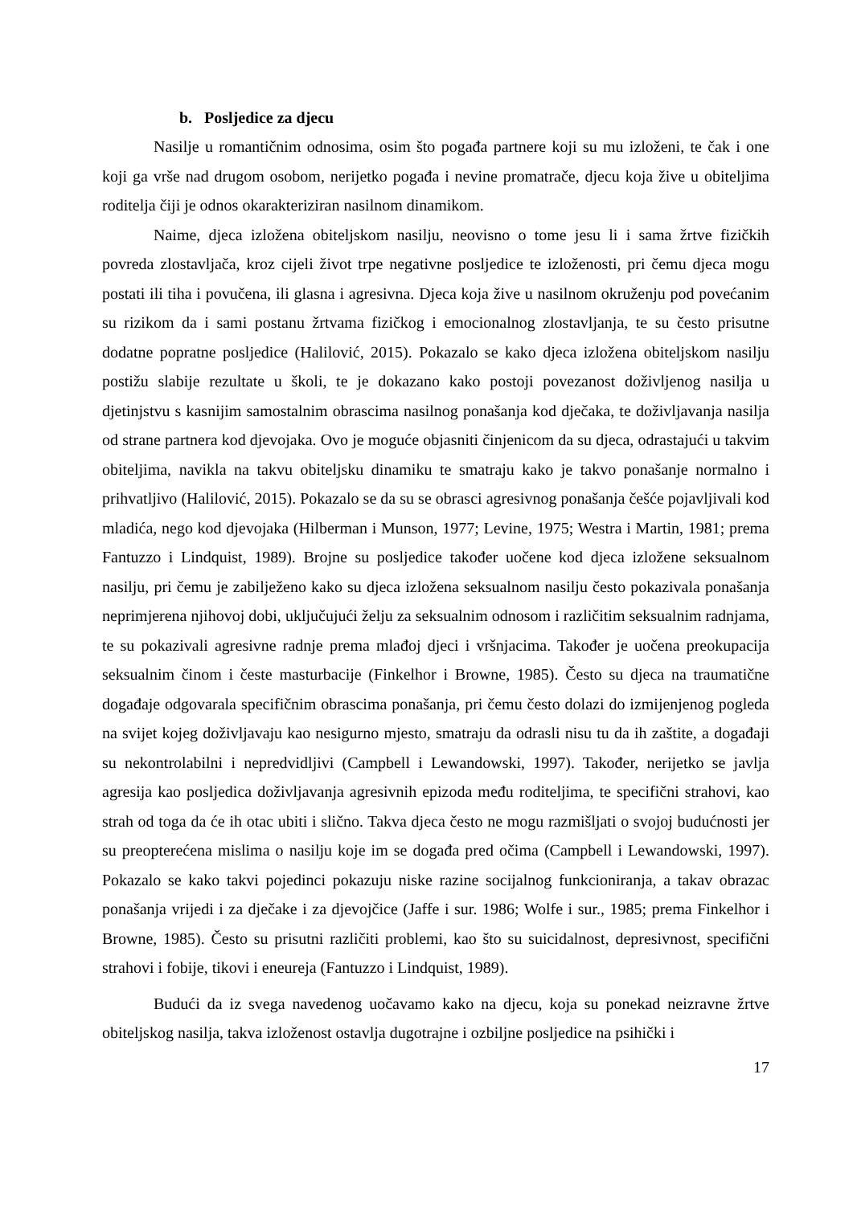b. Posljedice za djecu
Nasilje u romantičnim odnosima, osim što pogađa partnere koji su mu izloženi, te čak i one koji ga vrše nad drugom osobom, nerijetko pogađa i nevine promatrače, djecu koja žive u obiteljima roditelja čiji je odnos okarakteriziran nasilnom dinamikom.
Naime, djeca izložena obiteljskom nasilju, neovisno o tome jesu li i sama žrtve fizičkih povreda zlostavljača, kroz cijeli život trpe negativne posljedice te izloženosti, pri čemu djeca mogu postati ili tiha i povučena, ili glasna i agresivna. Djeca koja žive u nasilnom okruženju pod povećanim su rizikom da i sami postanu žrtvama fizičkog i emocionalnog zlostavljanja, te su često prisutne dodatne popratne posljedice (Halilović, 2015). Pokazalo se kako djeca izložena obiteljskom nasilju postižu slabije rezultate u školi, te je dokazano kako postoji povezanost doživljenog nasilja u djetinjstvu s kasnijim samostalnim obrascima nasilnog ponašanja kod dječaka, te doživljavanja nasilja od strane partnera kod djevojaka. Ovo je moguće objasniti činjenicom da su djeca, odrastajući u takvim obiteljima, navikla na takvu obiteljsku dinamiku te smatraju kako je takvo ponašanje normalno i prihvatljivo (Halilović, 2015). Pokazalo se da su se obrasci agresivnog ponašanja češće pojavljivali kod mladića, nego kod djevojaka (Hilberman i Munson, 1977; Levine, 1975; Westra i Martin, 1981; prema Fantuzzo i Lindquist, 1989). Brojne su posljedice također uočene kod djeca izložene seksualnom nasilju, pri čemu je zabilježeno kako su djeca izložena seksualnom nasilju često pokazivala ponašanja neprimjerena njihovoj dobi, uključujući želju za seksualnim odnosom i različitim seksualnim radnjama, te su pokazivali agresivne radnje prema mlađoj djeci i vršnjacima. Također je uočena preokupacija seksualnim činom i česte masturbacije (Finkelhor i Browne, 1985). Često su djeca na traumatične događaje odgovarala specifičnim obrascima ponašanja, pri čemu često dolazi do izmijenjenog pogleda na svijet kojeg doživljavaju kao nesigurno mjesto, smatraju da odrasli nisu tu da ih zaštite, a događaji su nekontrolabilni i nepredvidljivi (Campbell i Lewandowski, 1997). Također, nerijetko se javlja agresija kao posljedica doživljavanja agresivnih epizoda među roditeljima, te specifični strahovi, kao strah od toga da će ih otac ubiti i slično. Takva djeca često ne mogu razmišljati o svojoj budućnosti jer su preopterećena mislima o nasilju koje im se događa pred očima (Campbell i Lewandowski, 1997). Pokazalo se kako takvi pojedinci pokazuju niske razine socijalnog funkcioniranja, a takav obrazac ponašanja vrijedi i za dječake i za djevojčice (Jaffe i sur. 1986; Wolfe i sur., 1985; prema Finkelhor i Browne, 1985). Često su prisutni različiti problemi, kao što su suicidalnost, depresivnost, specifični strahovi i fobije, tikovi i eneureja (Fantuzzo i Lindquist, 1989).
Budući da iz svega navedenog uočavamo kako na djecu, koja su ponekad neizravne žrtve obiteljskog nasilja, takva izloženost ostavlja dugotrajne i ozbiljne posljedice na psihički i
17